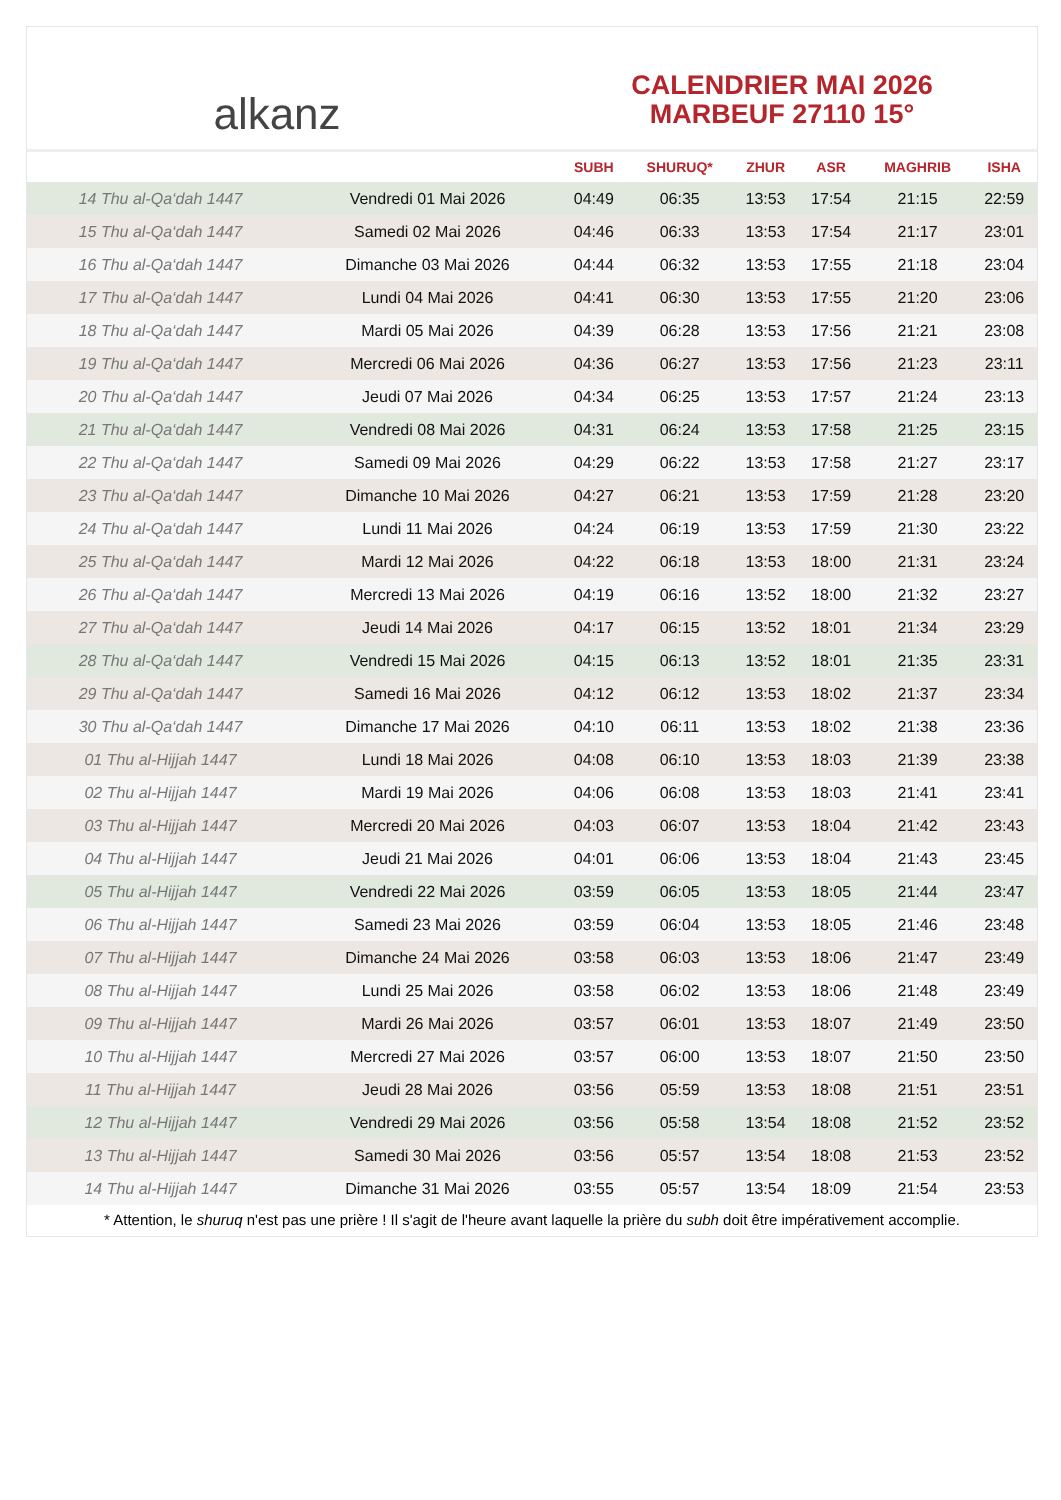alkanz
CALENDRIER MAI 2026
MARBEUF 27110 15°
| | | SUBH | SHURUQ* | ZHUR | ASR | MAGHRIB | ISHA |
| --- | --- | --- | --- | --- | --- | --- | --- |
| 14 Thu al-Qa‘dah 1447 | Vendredi 01 Mai 2026 | 04:49 | 06:35 | 13:53 | 17:54 | 21:15 | 22:59 |
| 15 Thu al-Qa‘dah 1447 | Samedi 02 Mai 2026 | 04:46 | 06:33 | 13:53 | 17:54 | 21:17 | 23:01 |
| 16 Thu al-Qa‘dah 1447 | Dimanche 03 Mai 2026 | 04:44 | 06:32 | 13:53 | 17:55 | 21:18 | 23:04 |
| 17 Thu al-Qa‘dah 1447 | Lundi 04 Mai 2026 | 04:41 | 06:30 | 13:53 | 17:55 | 21:20 | 23:06 |
| 18 Thu al-Qa‘dah 1447 | Mardi 05 Mai 2026 | 04:39 | 06:28 | 13:53 | 17:56 | 21:21 | 23:08 |
| 19 Thu al-Qa‘dah 1447 | Mercredi 06 Mai 2026 | 04:36 | 06:27 | 13:53 | 17:56 | 21:23 | 23:11 |
| 20 Thu al-Qa‘dah 1447 | Jeudi 07 Mai 2026 | 04:34 | 06:25 | 13:53 | 17:57 | 21:24 | 23:13 |
| 21 Thu al-Qa‘dah 1447 | Vendredi 08 Mai 2026 | 04:31 | 06:24 | 13:53 | 17:58 | 21:25 | 23:15 |
| 22 Thu al-Qa‘dah 1447 | Samedi 09 Mai 2026 | 04:29 | 06:22 | 13:53 | 17:58 | 21:27 | 23:17 |
| 23 Thu al-Qa‘dah 1447 | Dimanche 10 Mai 2026 | 04:27 | 06:21 | 13:53 | 17:59 | 21:28 | 23:20 |
| 24 Thu al-Qa‘dah 1447 | Lundi 11 Mai 2026 | 04:24 | 06:19 | 13:53 | 17:59 | 21:30 | 23:22 |
| 25 Thu al-Qa‘dah 1447 | Mardi 12 Mai 2026 | 04:22 | 06:18 | 13:53 | 18:00 | 21:31 | 23:24 |
| 26 Thu al-Qa‘dah 1447 | Mercredi 13 Mai 2026 | 04:19 | 06:16 | 13:52 | 18:00 | 21:32 | 23:27 |
| 27 Thu al-Qa‘dah 1447 | Jeudi 14 Mai 2026 | 04:17 | 06:15 | 13:52 | 18:01 | 21:34 | 23:29 |
| 28 Thu al-Qa‘dah 1447 | Vendredi 15 Mai 2026 | 04:15 | 06:13 | 13:52 | 18:01 | 21:35 | 23:31 |
| 29 Thu al-Qa‘dah 1447 | Samedi 16 Mai 2026 | 04:12 | 06:12 | 13:53 | 18:02 | 21:37 | 23:34 |
| 30 Thu al-Qa‘dah 1447 | Dimanche 17 Mai 2026 | 04:10 | 06:11 | 13:53 | 18:02 | 21:38 | 23:36 |
| 01 Thu al-Hijjah 1447 | Lundi 18 Mai 2026 | 04:08 | 06:10 | 13:53 | 18:03 | 21:39 | 23:38 |
| 02 Thu al-Hijjah 1447 | Mardi 19 Mai 2026 | 04:06 | 06:08 | 13:53 | 18:03 | 21:41 | 23:41 |
| 03 Thu al-Hijjah 1447 | Mercredi 20 Mai 2026 | 04:03 | 06:07 | 13:53 | 18:04 | 21:42 | 23:43 |
| 04 Thu al-Hijjah 1447 | Jeudi 21 Mai 2026 | 04:01 | 06:06 | 13:53 | 18:04 | 21:43 | 23:45 |
| 05 Thu al-Hijjah 1447 | Vendredi 22 Mai 2026 | 03:59 | 06:05 | 13:53 | 18:05 | 21:44 | 23:47 |
| 06 Thu al-Hijjah 1447 | Samedi 23 Mai 2026 | 03:59 | 06:04 | 13:53 | 18:05 | 21:46 | 23:48 |
| 07 Thu al-Hijjah 1447 | Dimanche 24 Mai 2026 | 03:58 | 06:03 | 13:53 | 18:06 | 21:47 | 23:49 |
| 08 Thu al-Hijjah 1447 | Lundi 25 Mai 2026 | 03:58 | 06:02 | 13:53 | 18:06 | 21:48 | 23:49 |
| 09 Thu al-Hijjah 1447 | Mardi 26 Mai 2026 | 03:57 | 06:01 | 13:53 | 18:07 | 21:49 | 23:50 |
| 10 Thu al-Hijjah 1447 | Mercredi 27 Mai 2026 | 03:57 | 06:00 | 13:53 | 18:07 | 21:50 | 23:50 |
| 11 Thu al-Hijjah 1447 | Jeudi 28 Mai 2026 | 03:56 | 05:59 | 13:53 | 18:08 | 21:51 | 23:51 |
| 12 Thu al-Hijjah 1447 | Vendredi 29 Mai 2026 | 03:56 | 05:58 | 13:54 | 18:08 | 21:52 | 23:52 |
| 13 Thu al-Hijjah 1447 | Samedi 30 Mai 2026 | 03:56 | 05:57 | 13:54 | 18:08 | 21:53 | 23:52 |
| 14 Thu al-Hijjah 1447 | Dimanche 31 Mai 2026 | 03:55 | 05:57 | 13:54 | 18:09 | 21:54 | 23:53 |
* Attention, le shuruq n'est pas une prière ! Il s'agit de l'heure avant laquelle la prière du subh doit être impérativement accomplie.